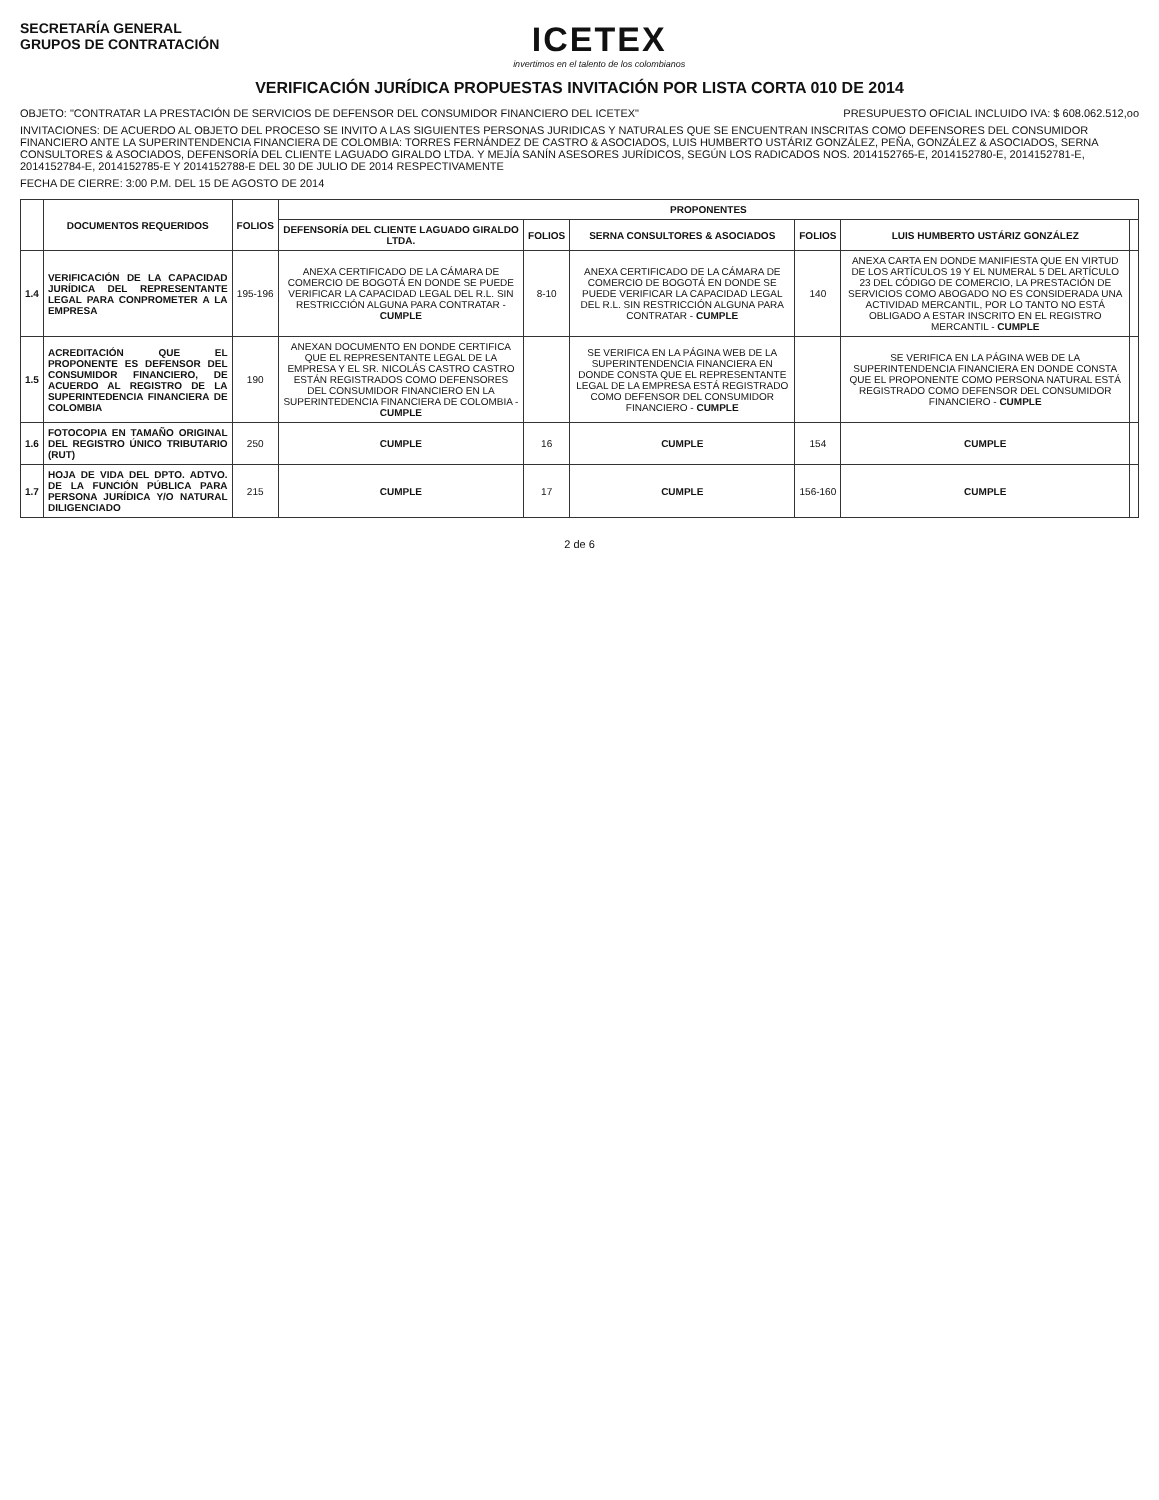SECRETARÍA GENERAL
GRUPOS DE CONTRATACIÓN
ICETEX
invertimos en el talento de los colombianos
VERIFICACIÓN JURÍDICA PROPUESTAS INVITACIÓN POR LISTA CORTA 010 DE 2014
OBJETO: "CONTRATAR LA PRESTACIÓN DE SERVICIOS DE DEFENSOR DEL CONSUMIDOR FINANCIERO DEL ICETEX" PRESUPUESTO OFICIAL INCLUIDO IVA: $ 608.062.512,oo
INVITACIONES: DE ACUERDO AL OBJETO DEL PROCESO SE INVITO A LAS SIGUIENTES PERSONAS JURIDICAS Y NATURALES QUE SE ENCUENTRAN INSCRITAS COMO DEFENSORES DEL CONSUMIDOR FINANCIERO ANTE LA SUPERINTENDENCIA FINANCIERA DE COLOMBIA: TORRES FERNÁNDEZ DE CASTRO & ASOCIADOS, LUIS HUMBERTO USTÁRIZ GONZÁLEZ, PEÑA, GONZÁLEZ & ASOCIADOS, SERNA CONSULTORES & ASOCIADOS, DEFENSORÍA DEL CLIENTE LAGUADO GIRALDO LTDA. Y MEJÍA SANÍN ASESORES JURÍDICOS, SEGÚN LOS RADICADOS NOS. 2014152765-E, 2014152780-E, 2014152781-E, 2014152784-E, 2014152785-E Y 2014152788-E DEL 30 DE JULIO DE 2014 RESPECTIVAMENTE
FECHA DE CIERRE: 3:00 P.M. DEL 15 DE AGOSTO DE 2014
| | DOCUMENTOS REQUERIDOS | FOLIOS | PROPONENTES | | | | | |
| --- | --- | --- | --- | --- | --- | --- | --- | --- |
| | | | DEFENSORÍA DEL CLIENTE LAGUADO GIRALDO LTDA. | FOLIOS | SERNA CONSULTORES & ASOCIADOS | FOLIOS | LUIS HUMBERTO USTÁRIZ GONZÁLEZ | |
| 1.4 | VERIFICACIÓN DE LA CAPACIDAD JURÍDICA DEL REPRESENTANTE LEGAL PARA CONPROMETER A LA EMPRESA | 195-196 | ANEXA CERTIFICADO DE LA CÁMARA DE COMERCIO DE BOGOTÁ EN DONDE SE PUEDE VERIFICAR LA CAPACIDAD LEGAL DEL R.L. SIN RESTRICCIÓN ALGUNA PARA CONTRATAR - CUMPLE | 8-10 | ANEXA CERTIFICADO DE LA CÁMARA DE COMERCIO DE BOGOTÁ EN DONDE SE PUEDE VERIFICAR LA CAPACIDAD LEGAL DEL R.L. SIN RESTRICCIÓN ALGUNA PARA CONTRATAR - CUMPLE | 140 | ANEXA CARTA EN DONDE MANIFIESTA QUE EN VIRTUD DE LOS ARTÍCULOS 19 Y EL NUMERAL 5 DEL ARTÍCULO 23 DEL CÓDIGO DE COMERCIO, LA PRESTACIÓN DE SERVICIOS COMO ABOGADO NO ES CONSIDERADA UNA ACTIVIDAD MERCANTIL, POR LO TANTO NO ESTÁ OBLIGADO A ESTAR INSCRITO EN EL REGISTRO MERCANTIL - CUMPLE | |
| 1.5 | ACREDITACIÓN QUE EL PROPONENTE ES DEFENSOR DEL CONSUMIDOR FINANCIERO, DE ACUERDO AL REGISTRO DE LA SUPERINTEDENCIA FINANCIERA DE COLOMBIA | 190 | ANEXAN DOCUMENTO EN DONDE CERTIFICA QUE EL REPRESENTANTE LEGAL DE LA EMPRESA Y EL SR. NICOLÁS CASTRO CASTRO ESTÁN REGISTRADOS COMO DEFENSORES DEL CONSUMIDOR FINANCIERO EN LA SUPERINTEDENCIA FINANCIERA DE COLOMBIA - CUMPLE | | SE VERIFICA EN LA PÁGINA WEB DE LA SUPERINTENDENCIA FINANCIERA EN DONDE CONSTA QUE EL REPRESENTANTE LEGAL DE LA EMPRESA ESTÁ REGISTRADO COMO DEFENSOR DEL CONSUMIDOR FINANCIERO - CUMPLE | | SE VERIFICA EN LA PÁGINA WEB DE LA SUPERINTENDENCIA FINANCIERA EN DONDE CONSTA QUE EL PROPONENTE COMO PERSONA NATURAL ESTÁ REGISTRADO COMO DEFENSOR DEL CONSUMIDOR FINANCIERO - CUMPLE | |
| 1.6 | FOTOCOPIA EN TAMAÑO ORIGINAL DEL REGISTRO ÚNICO TRIBUTARIO (RUT) | 250 | CUMPLE | 16 | CUMPLE | 154 | CUMPLE | |
| 1.7 | HOJA DE VIDA DEL DPTO. ADTVO. DE LA FUNCIÓN PÚBLICA PARA PERSONA JURÍDICA Y/O NATURAL DILIGENCIADO | 215 | CUMPLE | 17 | CUMPLE | 156-160 | CUMPLE | |
2 de 6